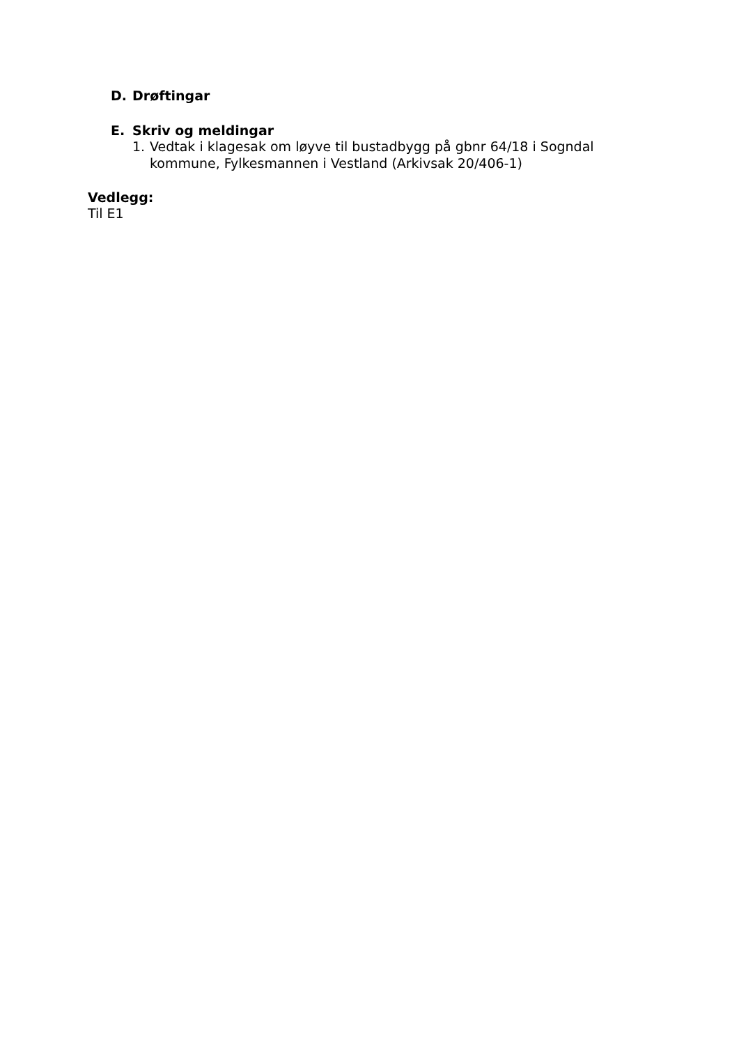D. Drøftingar
E. Skriv og meldingar
1. Vedtak i klagesak om løyve til bustadbygg på gbnr 64/18 i Sogndal kommune, Fylkesmannen i Vestland (Arkivsak 20/406-1)
Vedlegg:
Til E1